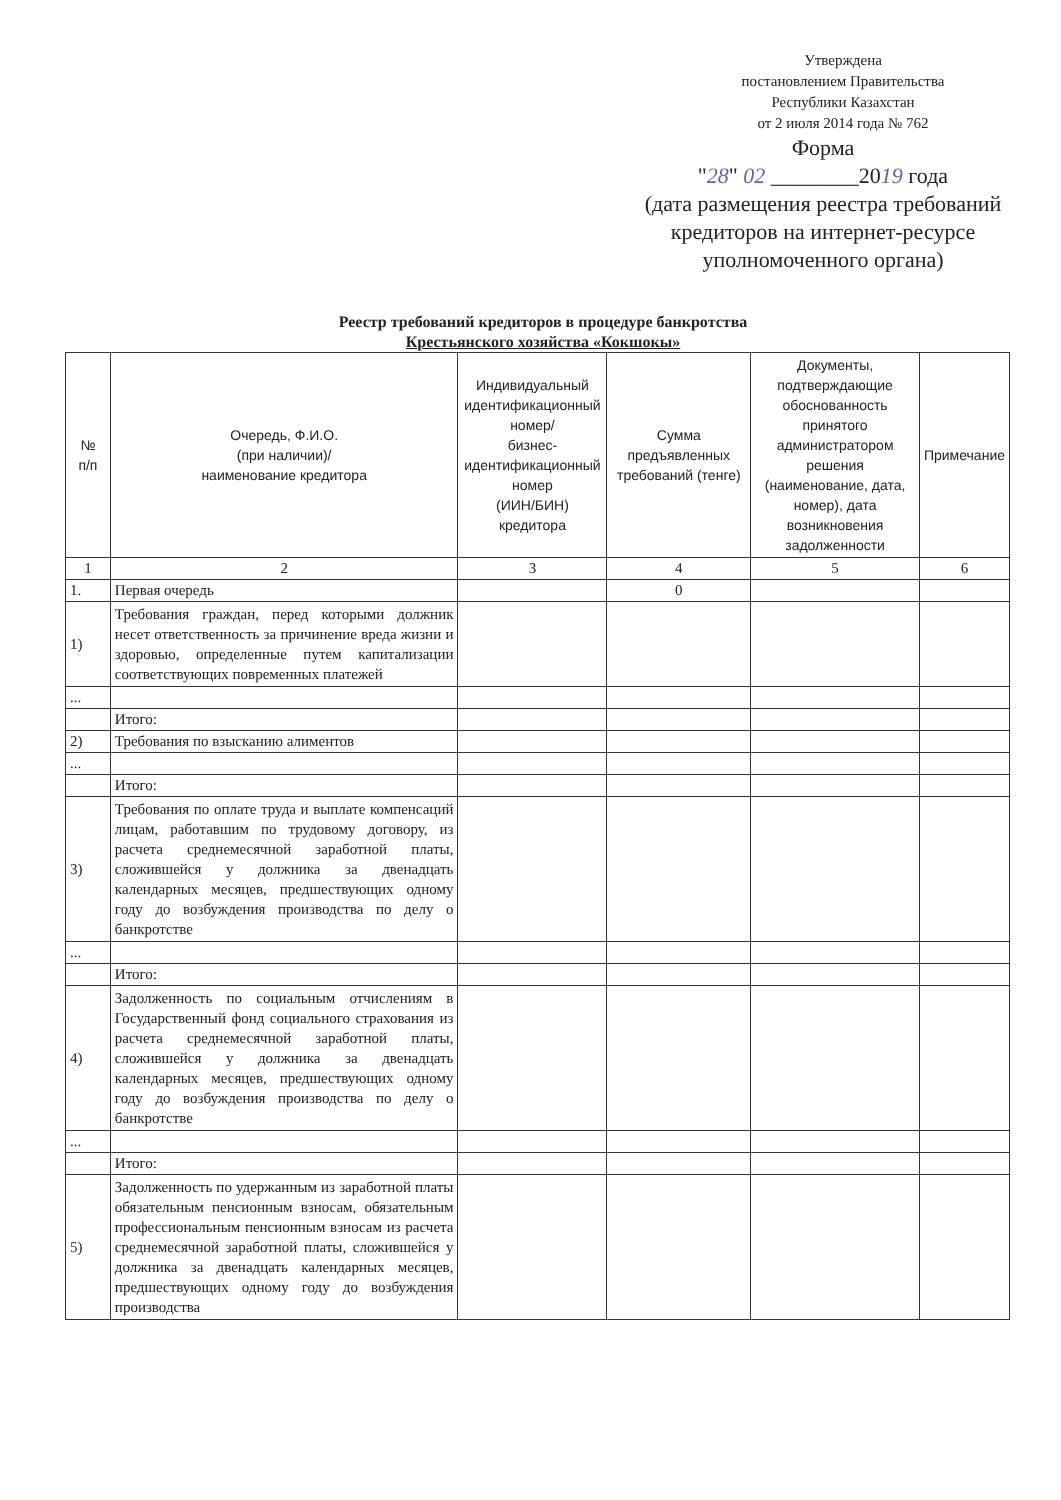Утверждена
постановлением Правительства
Республики Казахстан
от 2 июля 2014 года № 762
Форма
"28" 02 ________2019 года
(дата размещения реестра требований кредиторов на интернет-ресурсе уполномоченного органа)
Реестр требований кредиторов в процедуре банкротства
Крестьянского хозяйства «Кокшокы»
| № п/п | Очередь, Ф.И.О. (при наличии)/ наименование кредитора | Индивидуальный идентификационный номер/ бизнес-идентификационный номер (ИИН/БИН) кредитора | Сумма предъявленных требований (тенге) | Документы, подтверждающие обоснованность принятого администратором решения (наименование, дата, номер), дата возникновения задолженности | Примечание |
| --- | --- | --- | --- | --- | --- |
| 1 | 2 | 3 | 4 | 5 | 6 |
| 1. | Первая очередь | | 0 | | |
| 1) | Требования граждан, перед которыми должник несет ответственность за причинение вреда жизни и здоровью, определенные путем капитализации соответствующих повременных платежей | | | | |
| ... | | | | | |
| | Итого: | | | | |
| 2) | Требования по взысканию алиментов | | | | |
| ... | | | | | |
| | Итого: | | | | |
| 3) | Требования по оплате труда и выплате компенсаций лицам, работавшим по трудовому договору, из расчета среднемесячной заработной платы, сложившейся у должника за двенадцать календарных месяцев, предшествующих одному году до возбуждения производства по делу о банкротстве | | | | |
| ... | | | | | |
| | Итого: | | | | |
| 4) | Задолженность по социальным отчислениям в Государственный фонд социального страхования из расчета среднемесячной заработной платы, сложившейся у должника за двенадцать календарных месяцев, предшествующих одному году до возбуждения производства по делу о банкротстве | | | | |
| ... | | | | | |
| | Итого: | | | | |
| 5) | Задолженность по удержанным из заработной платы обязательным пенсионным взносам, обязательным профессиональным пенсионным взносам из расчета среднемесячной заработной платы, сложившейся у должника за двенадцать календарных месяцев, предшествующих одному году до возбуждения производства | | | | |